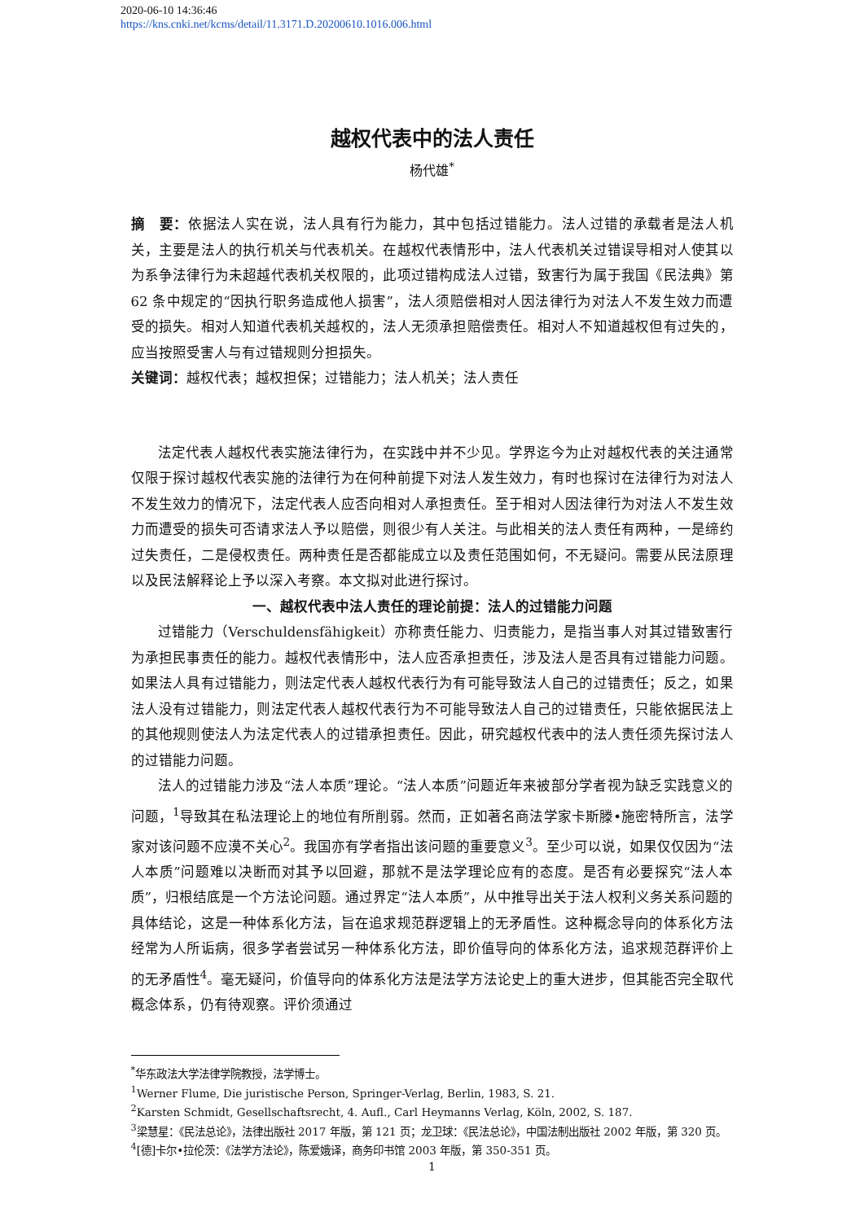2020-06-10 14:36:46
https://kns.cnki.net/kcms/detail/11.3171.D.20200610.1016.006.html
越权代表中的法人责任
杨代雄<sup>*</sup>
摘　要：依据法人实在说，法人具有行为能力，其中包括过错能力。法人过错的承载者是法人机关，主要是法人的执行机关与代表机关。在越权代表情形中，法人代表机关过错误导相对人使其以为系争法律行为未超越代表机关权限的，此项过错构成法人过错，致害行为属于我国《民法典》第 62 条中规定的“因执行职务造成他人损害”，法人须赔偿相对人因法律行为对法人不发生效力而遭受的损失。相对人知道代表机关越权的，法人无须承担赔偿责任。相对人不知道越权但有过失的，应当按照受害人与有过错规则分担损失。
关键词：越权代表；越权担保；过错能力；法人机关；法人责任
法定代表人越权代表实施法律行为，在实践中并不少见。学界迄今为止对越权代表的关注通常仅限于探讨越权代表实施的法律行为在何种前提下对法人发生效力，有时也探讨在法律行为对法人不发生效力的情况下，法定代表人应否向相对人承担责任。至于相对人因法律行为对法人不发生效力而遭受的损失可否请求法人予以赔偿，则很少有人关注。与此相关的法人责任有两种，一是缔约过失责任，二是侵权责任。两种责任是否都能成立以及责任范围如何，不无疑问。需要从民法原理以及民法解释论上予以深入考察。本文拟对此进行探讨。
一、越权代表中法人责任的理论前提：法人的过错能力问题
过错能力（Verschuldensfähigkeit）亦称责任能力、归责能力，是指当事人对其过错致害行为承担民事责任的能力。越权代表情形中，法人应否承担责任，涉及法人是否具有过错能力问题。如果法人具有过错能力，则法定代表人越权代表行为有可能导致法人自己的过错责任；反之，如果法人没有过错能力，则法定代表人越权代表行为不可能导致法人自己的过错责任，只能依据民法上的其他规则使法人为法定代表人的过错承担责任。因此，研究越权代表中的法人责任须先探讨法人的过错能力问题。
法人的过错能力涉及“法人本质”理论。“法人本质”问题近年来被部分学者视为缺乏实践意义的问题，<sup>1</sup>导致其在私法理论上的地位有所削弱。然而，正如著名商法学家卡斯滕•施密特所言，法学家对该问题不应漠不关心<sup>2</sup>。我国亦有学者指出该问题的重要意义<sup>3</sup>。至少可以说，如果仅仅因为“法人本质”问题难以决断而对其予以回避，那就不是法学理论应有的态度。是否有必要探究“法人本质”，归根结底是一个方法论问题。通过界定“法人本质”，从中推导出关于法人权利义务关系问题的具体结论，这是一种体系化方法，旨在追求规范群逻辑上的无矛盾性。这种概念导向的体系化方法经常为人所诟病，很多学者尝试另一种体系化方法，即价值导向的体系化方法，追求规范群评价上的无矛盾性<sup>4</sup>。毫无疑问，价值导向的体系化方法是法学方法论史上的重大进步，但其能否完全取代概念体系，仍有待观察。评价须通过
<sup>*</sup> 华东政法大学法律学院教授，法学博士。
<sup>1</sup> Werner Flume, Die juristische Person, Springer-Verlag, Berlin, 1983, S. 21.
<sup>2</sup> Karsten Schmidt, Gesellschaftsrecht, 4. Aufl., Carl Heymanns Verlag, Köln, 2002, S. 187.
<sup>3</sup> 梁慧星：《民法总论》，法律出版社 2017 年版，第 121 页；龙卫球：《民法总论》，中国法制出版社 2002 年版，第 320 页。
<sup>4</sup> [德]卡尔•拉伦茨：《法学方法论》，陈爱娥译，商务印书馆 2003 年版，第 350-351 页。
1